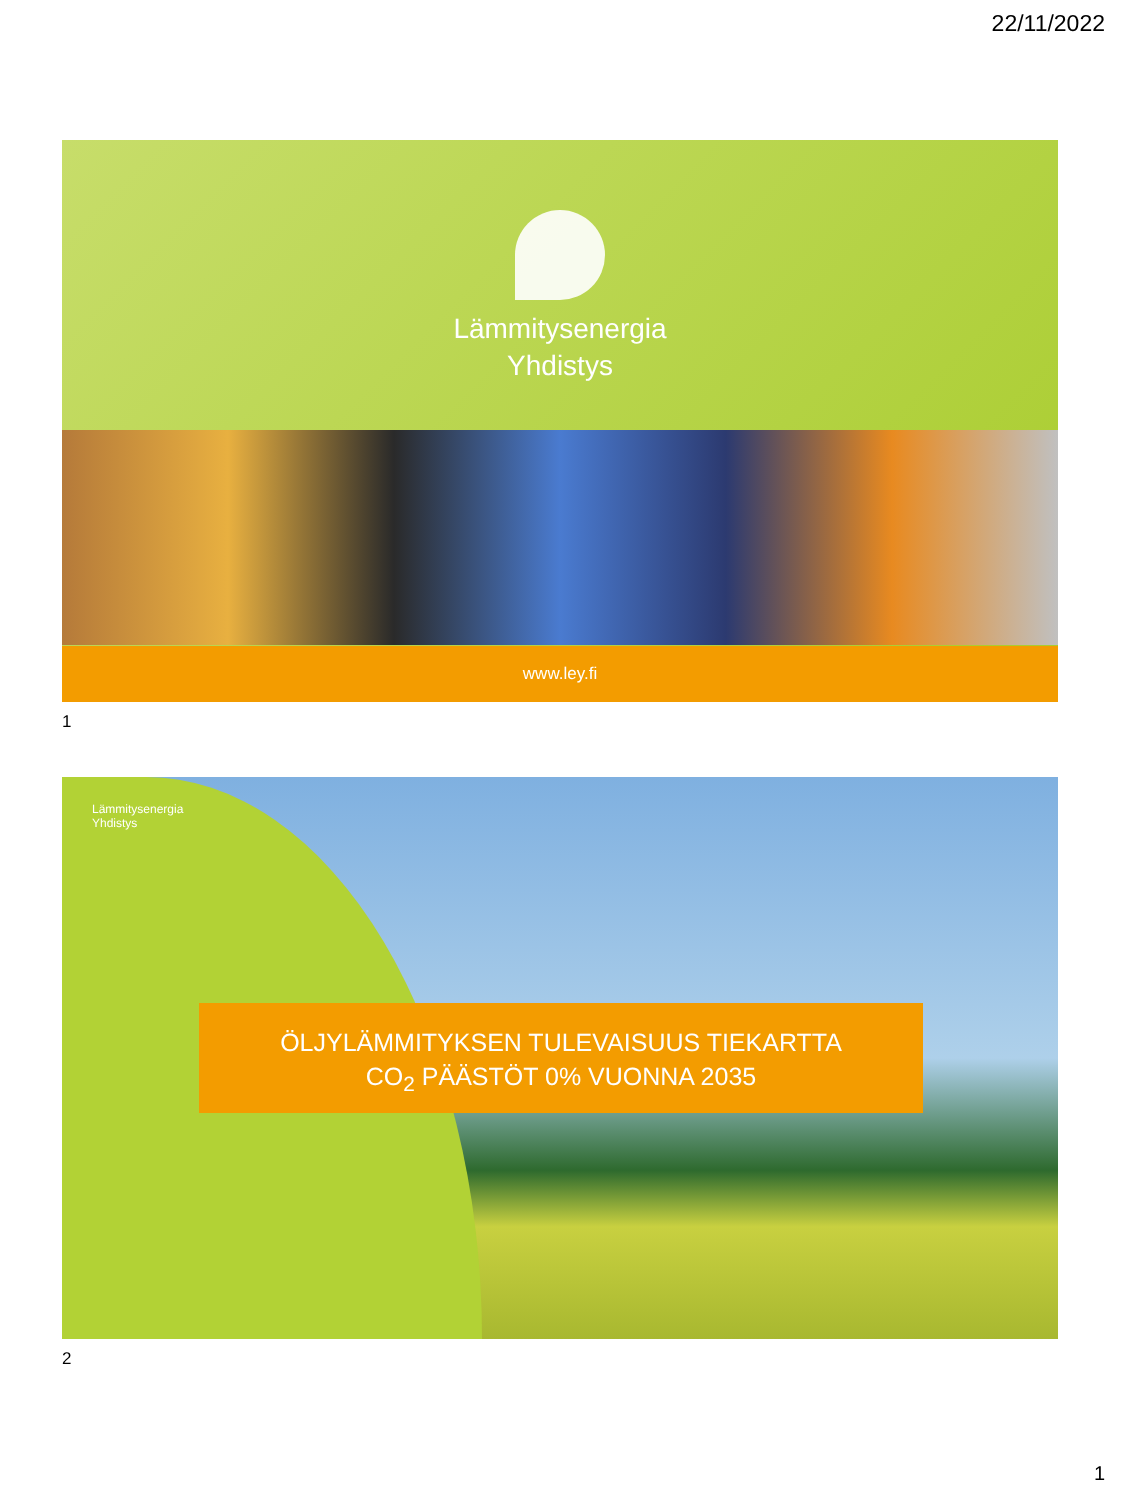22/11/2022
Lämmitysenergia
Yhdistys
www.ley.fi
1
Lämmitysenergia
Yhdistys
ÖLJYLÄMMITYKSEN TULEVAISUUS TIEKARTTA
CO<sub>2</sub> PÄÄSTÖT 0% VUONNA 2035
2
1